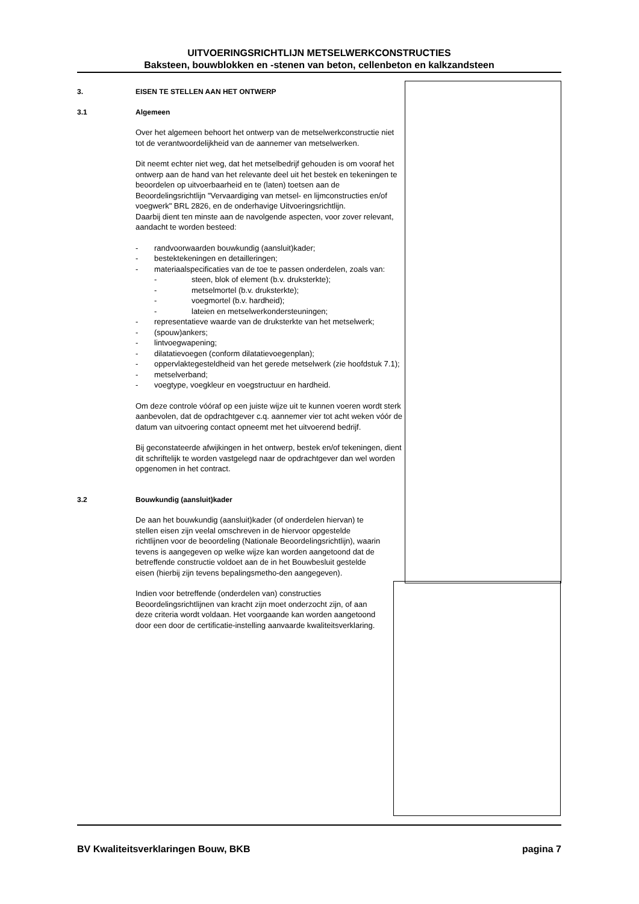UITVOERINGSRICHTLIJN METSELWERKCONSTRUCTIES
Baksteen, bouwblokken en -stenen van beton, cellenbeton en kalkzandsteen
3. EISEN TE STELLEN AAN HET ONTWERP
3.1 Algemeen
Over het algemeen behoort het ontwerp van de metselwerkconstructie niet tot de verantwoordelijkheid van de aannemer van metselwerken.
Dit neemt echter niet weg, dat het metselbedrijf gehouden is om vooraf het ontwerp aan de hand van het relevante deel uit het bestek en tekeningen te beoordelen op uitvoerbaarheid en te (laten) toetsen aan de Beoordelingsrichtlijn "Vervaardiging van metsel- en lijmconstructies en/of voegwerk" BRL 2826, en de onderhavige Uitvoeringsrichtlijn.
Daarbij dient ten minste aan de navolgende aspecten, voor zover relevant, aandacht te worden besteed:
- randvoorwaarden bouwkundig (aansluit)kader;
- bestektekeningen en detailleringen;
- materiaalspecificaties van de toe te passen onderdelen, zoals van:
- steen, blok of element (b.v. druksterkte);
- metselmortel (b.v. druksterkte);
- voegmortel (b.v. hardheid);
- lateien en metselwerkondersteuningen;
- representatieve waarde van de druksterkte van het metselwerk;
- (spouw)ankers;
- lintvoegwapening;
- dilatatievoegen (conform dilatatievoegenplan);
- oppervlaktegesteldheid van het gerede metselwerk (zie hoofdstuk 7.1);
- metselverband;
- voegtype, voegkleur en voegstructuur en hardheid.
Om deze controle vóóraf op een juiste wijze uit te kunnen voeren wordt sterk aanbevolen, dat de opdrachtgever c.q. aannemer vier tot acht weken vóór de datum van uitvoering contact opneemt met het uitvoerend bedrijf.
Bij geconstateerde afwijkingen in het ontwerp, bestek en/of tekeningen, dient dit schriftelijk te worden vastgelegd naar de opdrachtgever dan wel worden opgenomen in het contract.
3.2 Bouwkundig (aansluit)kader
De aan het bouwkundig (aansluit)kader (of onderdelen hiervan) te stellen eisen zijn veelal omschreven in de hiervoor opgestelde richtlijnen voor de beoordeling (Nationale Beoordelingsrichtlijn), waarin tevens is aangegeven op welke wijze kan worden aangetoond dat de betreffende constructie voldoet aan de in het Bouwbesluit gestelde eisen (hierbij zijn tevens bepalingsmetho-den aangegeven).
Indien voor betreffende (onderdelen van) constructies Beoordelingsrichtlijnen van kracht zijn moet onderzocht zijn, of aan deze criteria wordt voldaan. Het voorgaande kan worden aangetoond door een door de certificatie-instelling aanvaarde kwaliteitsverklaring.
BV Kwaliteitsverklaringen Bouw, BKB pagina 7